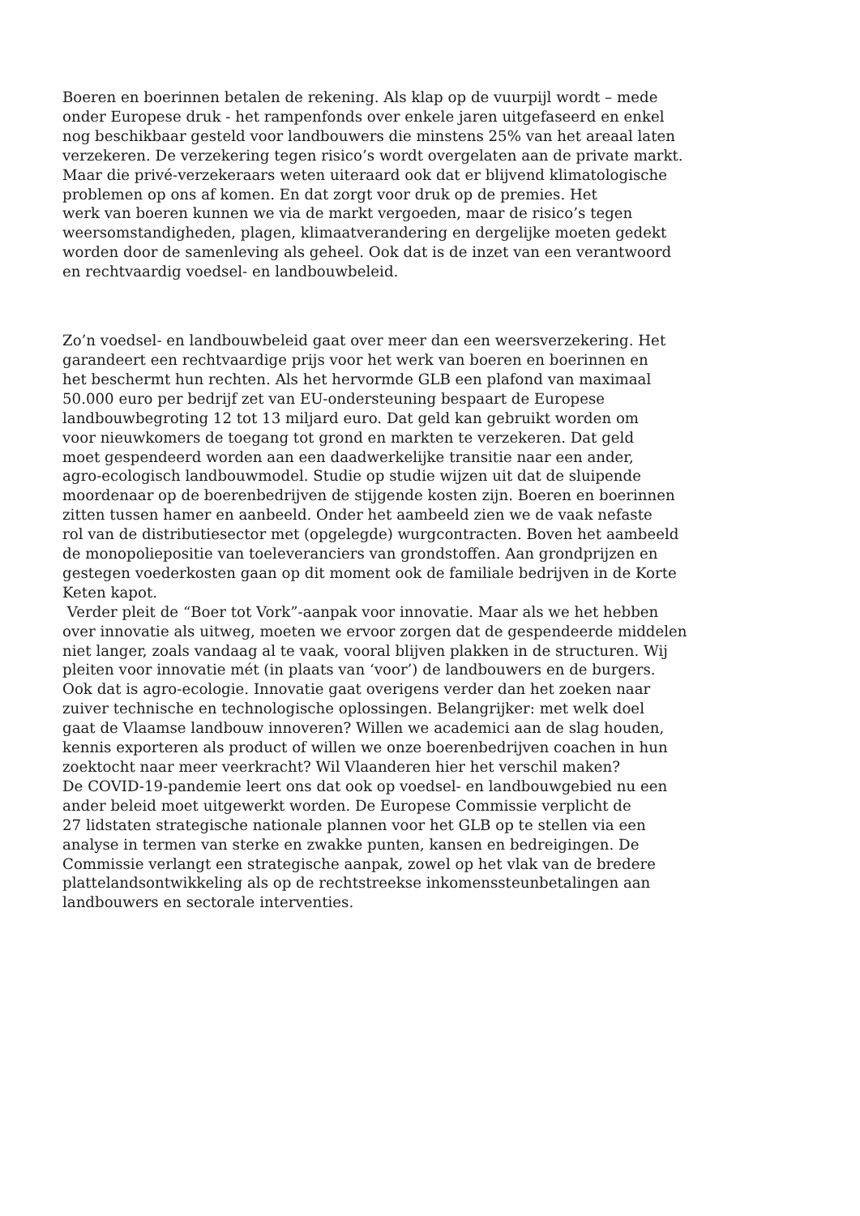Boeren en boerinnen betalen de rekening. Als klap op de vuurpijl wordt – mede
onder Europese druk - het rampenfonds over enkele jaren uitgefaseerd en enkel
nog beschikbaar gesteld voor landbouwers die minstens 25% van het areaal laten
verzekeren. De verzekering tegen risico’s wordt overgelaten aan de private markt.
Maar die privé-verzekeraars weten uiteraard ook dat er blijvend klimatologische
problemen op ons af komen. En dat zorgt voor druk op de premies. Het
werk van boeren kunnen we via de markt vergoeden, maar de risico’s tegen
weersomstandigheden, plagen, klimaatverandering en dergelijke moeten gedekt
worden door de samenleving als geheel. Ook dat is de inzet van een verantwoord
en rechtvaardig voedsel- en landbouwbeleid.
Zo’n voedsel- en landbouwbeleid gaat over meer dan een weersverzekering. Het
garandeert een rechtvaardige prijs voor het werk van boeren en boerinnen en
het beschermt hun rechten. Als het hervormde GLB een plafond van maximaal
50.000 euro per bedrijf zet van EU-ondersteuning bespaart de Europese
landbouwbegroting 12 tot 13 miljard euro. Dat geld kan gebruikt worden om
voor nieuwkomers de toegang tot grond en markten te verzekeren. Dat geld
moet gespendeerd worden aan een daadwerkelijke transitie naar een ander,
agro-ecologisch landbouwmodel. Studie op studie wijzen uit dat de sluipende
moordenaar op de boerenbedrijven de stijgende kosten zijn. Boeren en boerinnen
zitten tussen hamer en aanbeeld. Onder het aambeeld zien we de vaak nefaste
rol van de distributiesector met (opgelegde) wurgcontracten. Boven het aambeeld
de monopoliepositie van toeleveranciers van grondstoffen. Aan grondprijzen en
gestegen voederkosten gaan op dit moment ook de familiale bedrijven in de Korte
Keten kapot.
Verder pleit de “Boer tot Vork”-aanpak voor innovatie. Maar als we het hebben
over innovatie als uitweg, moeten we ervoor zorgen dat de gespendeerde middelen
niet langer, zoals vandaag al te vaak, vooral blijven plakken in de structuren. Wij
pleiten voor innovatie mét (in plaats van ‘voor’) de landbouwers en de burgers.
Ook dat is agro-ecologie. Innovatie gaat overigens verder dan het zoeken naar
zuiver technische en technologische oplossingen. Belangrijker: met welk doel
gaat de Vlaamse landbouw innoveren? Willen we academici aan de slag houden,
kennis exporteren als product of willen we onze boerenbedrijven coachen in hun
zoektocht naar meer veerkracht? Wil Vlaanderen hier het verschil maken?
De COVID-19-pandemie leert ons dat ook op voedsel- en landbouwgebied nu een
ander beleid moet uitgewerkt worden. De Europese Commissie verplicht de
27 lidstaten strategische nationale plannen voor het GLB op te stellen via een
analyse in termen van sterke en zwakke punten, kansen en bedreigingen. De
Commissie verlangt een strategische aanpak, zowel op het vlak van de bredere
plattelandsontwikkeling als op de rechtstreekse inkomenssteunbetalingen aan
landbouwers en sectorale interventies.